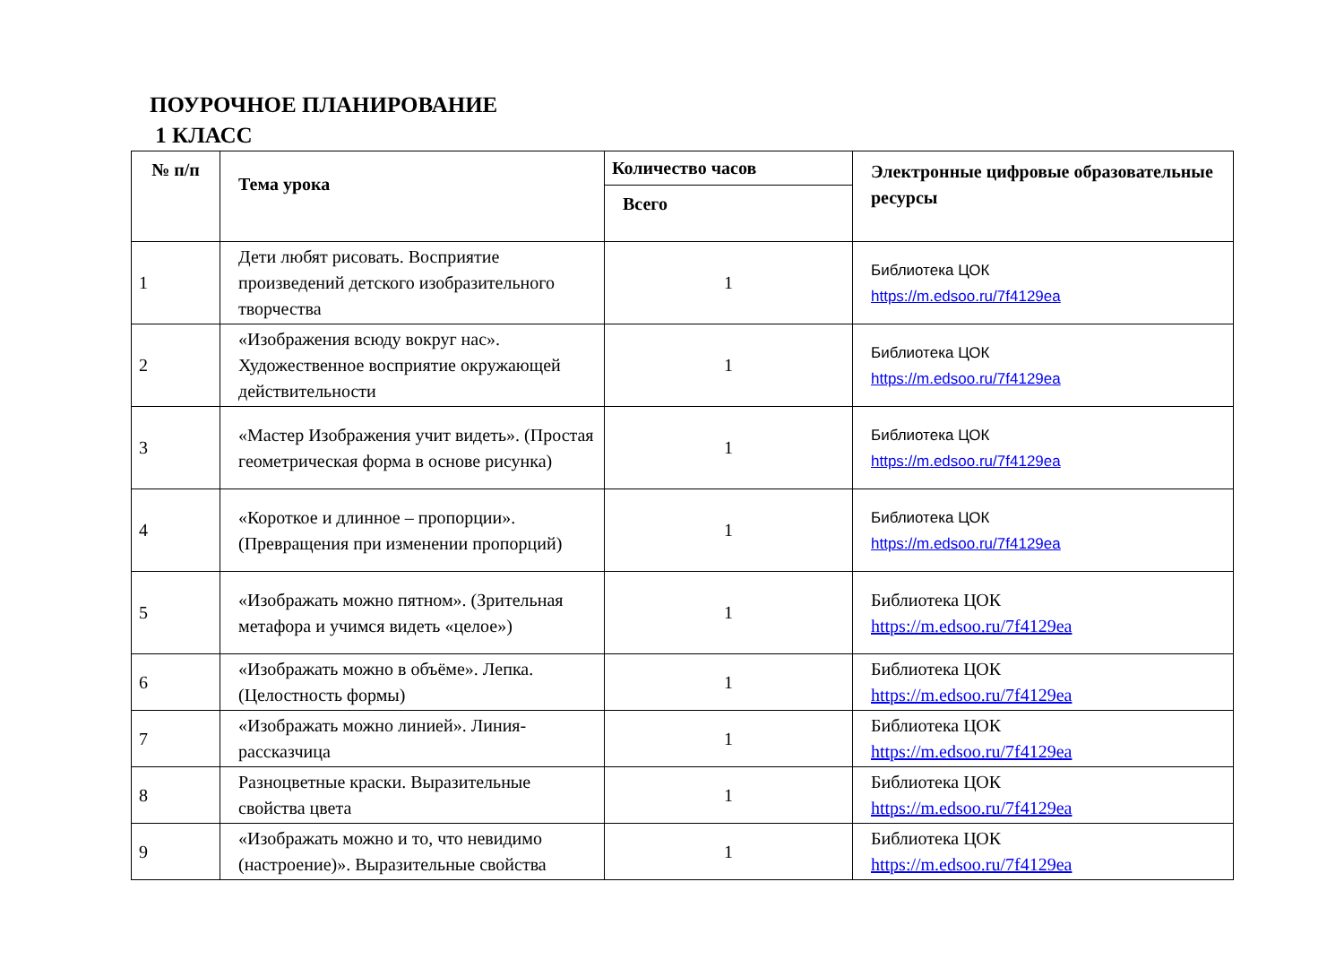ПОУРОЧНОЕ ПЛАНИРОВАНИЕ
1 КЛАСС
| № п/п | Тема урока | Количество часов | Электронные цифровые образовательные ресурсы |
| --- | --- | --- | --- |
| | | Всего | |
| 1 | Дети любят рисовать. Восприятие произведений детского изобразительного творчества | 1 | Библиотека ЦОК https://m.edsoo.ru/7f4129ea |
| 2 | «Изображения всюду вокруг нас». Художественное восприятие окружающей действительности | 1 | Библиотека ЦОК https://m.edsoo.ru/7f4129ea |
| 3 | «Мастер Изображения учит видеть». (Простая геометрическая форма в основе рисунка) | 1 | Библиотека ЦОК https://m.edsoo.ru/7f4129ea |
| 4 | «Короткое и длинное – пропорции». (Превращения при изменении пропорций) | 1 | Библиотека ЦОК https://m.edsoo.ru/7f4129ea |
| 5 | «Изображать можно пятном». (Зрительная метафора и учимся видеть «целое») | 1 | Библиотека ЦОК https://m.edsoo.ru/7f4129ea |
| 6 | «Изображать можно в объёме». Лепка. (Целостность формы) | 1 | Библиотека ЦОК https://m.edsoo.ru/7f4129ea |
| 7 | «Изображать можно линией». Линия-рассказчица | 1 | Библиотека ЦОК https://m.edsoo.ru/7f4129ea |
| 8 | Разноцветные краски. Выразительные свойства цвета | 1 | Библиотека ЦОК https://m.edsoo.ru/7f4129ea |
| 9 | «Изображать можно и то, что невидимо (настроение)». Выразительные свойства | 1 | Библиотека ЦОК https://m.edsoo.ru/7f4129ea |